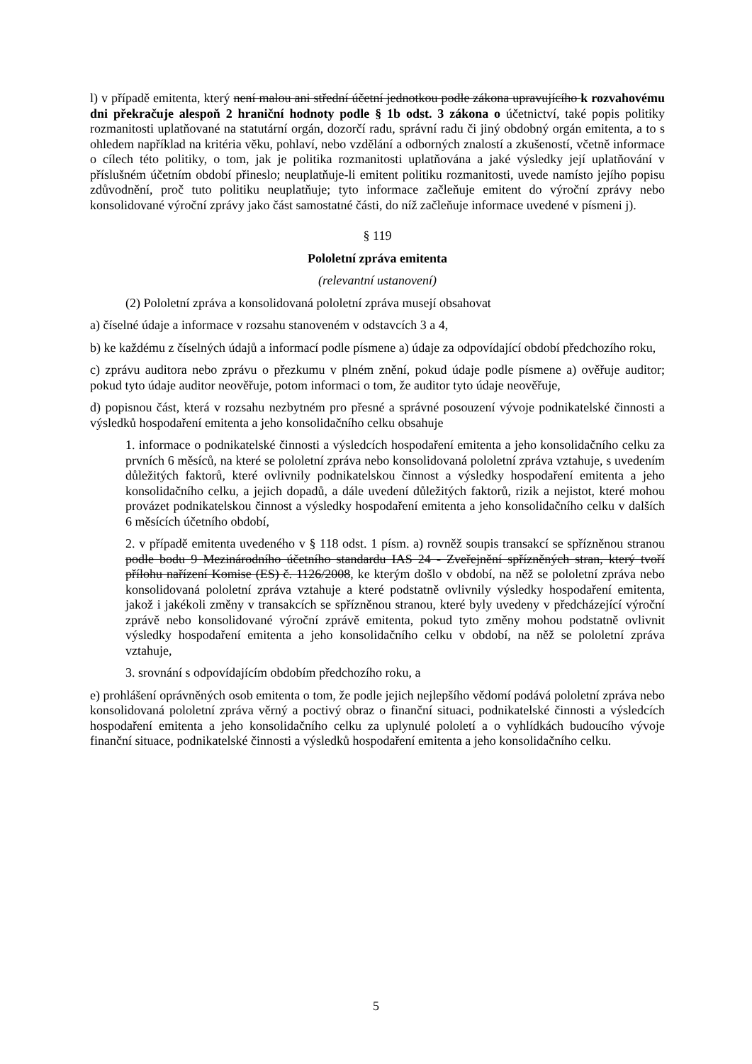l) v případě emitenta, který není malou ani střední účetní jednotkou podle zákona upravujícího k rozvahovému dni překračuje alespoň 2 hraniční hodnoty podle § 1b odst. 3 zákona o účetnictví, také popis politiky rozmanitosti uplatňované na statutární orgán, dozorčí radu, správní radu či jiný obdobný orgán emitenta, a to s ohledem například na kritéria věku, pohlaví, nebo vzdělání a odborných znalostí a zkušeností, včetně informace o cílech této politiky, o tom, jak je politika rozmanitosti uplatňována a jaké výsledky její uplatňování v příslušném účetním období přineslo; neuplatňuje-li emitent politiku rozmanitosti, uvede namísto jejího popisu zdůvodnění, proč tuto politiku neuplatňuje; tyto informace začleňuje emitent do výroční zprávy nebo konsolidované výroční zprávy jako část samostatné části, do níž začleňuje informace uvedené v písmeni j).
§ 119
Pololetní zpráva emitenta
(relevantní ustanovení)
(2) Pololetní zpráva a konsolidovaná pololetní zpráva musejí obsahovat
a) číselné údaje a informace v rozsahu stanoveném v odstavcích 3 a 4,
b) ke každému z číselných údajů a informací podle písmene a) údaje za odpovídající období předchozího roku,
c) zprávu auditora nebo zprávu o přezkumu v plném znění, pokud údaje podle písmene a) ověřuje auditor; pokud tyto údaje auditor neověřuje, potom informaci o tom, že auditor tyto údaje neověřuje,
d) popisnou část, která v rozsahu nezbytném pro přesné a správné posouzení vývoje podnikatelské činnosti a výsledků hospodaření emitenta a jeho konsolidačního celku obsahuje
1. informace o podnikatelské činnosti a výsledcích hospodaření emitenta a jeho konsolidačního celku za prvních 6 měsíců, na které se pololetní zpráva nebo konsolidovaná pololetní zpráva vztahuje, s uvedením důležitých faktorů, které ovlivnily podnikatelskou činnost a výsledky hospodaření emitenta a jeho konsolidačního celku, a jejich dopadů, a dále uvedení důležitých faktorů, rizik a nejistot, které mohou provázet podnikatelskou činnost a výsledky hospodaření emitenta a jeho konsolidačního celku v dalších 6 měsících účetního období,
2. v případě emitenta uvedeného v § 118 odst. 1 písm. a) rovněž soupis transakcí se spřízněnou stranou podle bodu 9 Mezinárodního účetního standardu IAS 24 - Zveřejnění spřízněných stran, který tvoří přílohu nařízení Komise (ES) č. 1126/2008, ke kterým došlo v období, na něž se pololetní zpráva nebo konsolidovaná pololetní zpráva vztahuje a které podstatně ovlivnily výsledky hospodaření emitenta, jakož i jakékoli změny v transakcích se spřízněnou stranou, které byly uvedeny v předcházející výroční zprávě nebo konsolidované výroční zprávě emitenta, pokud tyto změny mohou podstatně ovlivnit výsledky hospodaření emitenta a jeho konsolidačního celku v období, na něž se pololetní zpráva vztahuje,
3. srovnání s odpovídajícím obdobím předchozího roku, a
e) prohlášení oprávněných osob emitenta o tom, že podle jejich nejlepšího vědomí podává pololetní zpráva nebo konsolidovaná pololetní zpráva věrný a poctivý obraz o finanční situaci, podnikatelské činnosti a výsledcích hospodaření emitenta a jeho konsolidačního celku za uplynulé pololetí a o vyhlídkách budoucího vývoje finanční situace, podnikatelské činnosti a výsledků hospodaření emitenta a jeho konsolidačního celku.
5